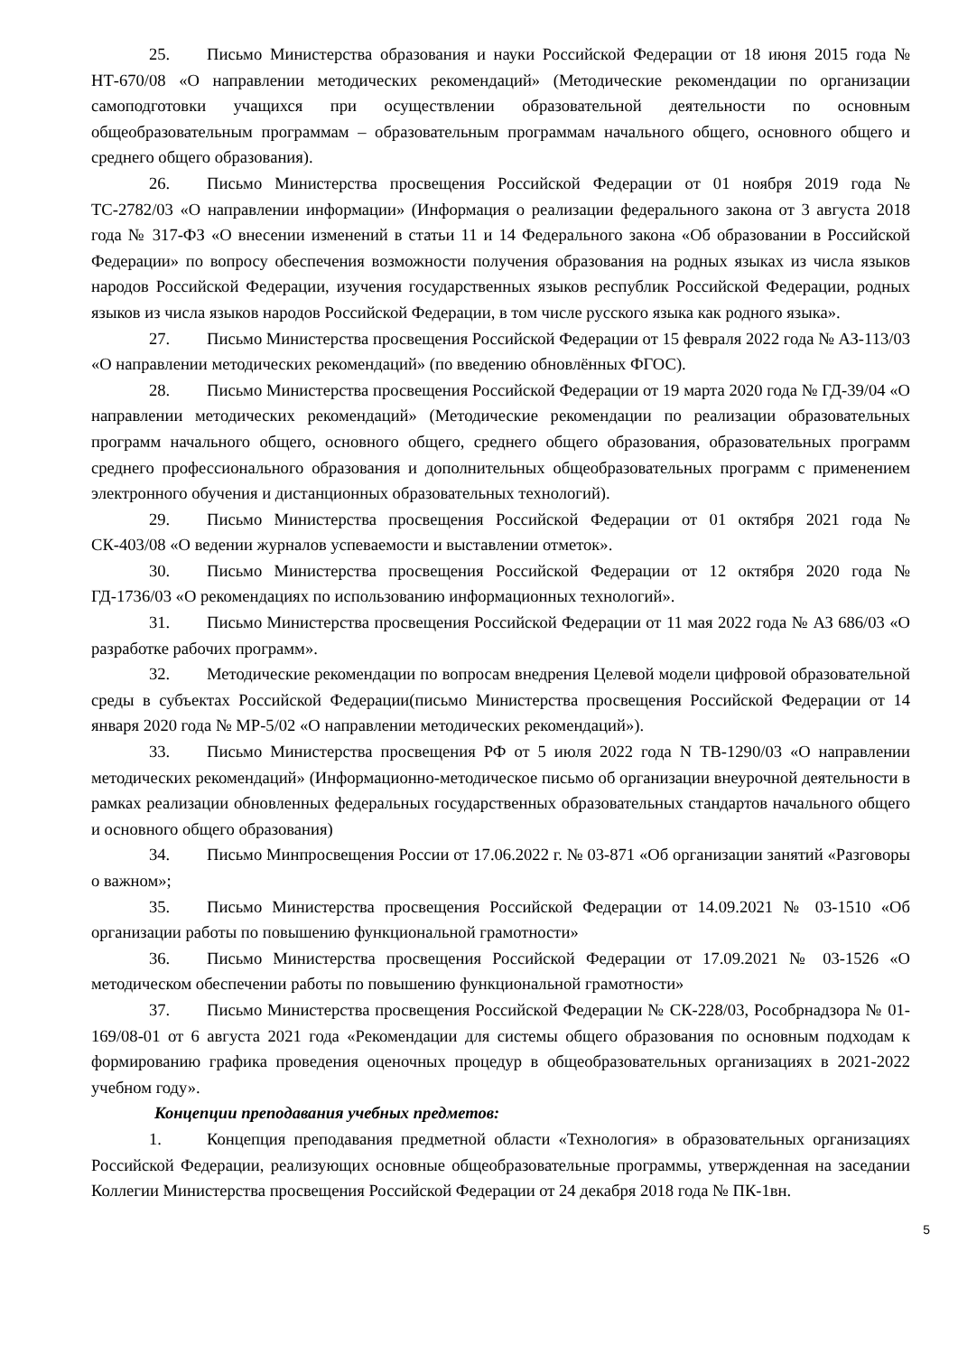25. Письмо Министерства образования и науки Российской Федерации от 18 июня 2015 года № НТ-670/08 «О направлении методических рекомендаций» (Методические рекомендации по организации самоподготовки учащихся при осуществлении образовательной деятельности по основным общеобразовательным программам – образовательным программам начального общего, основного общего и среднего общего образования).
26. Письмо Министерства просвещения Российской Федерации от 01 ноября 2019 года № ТС-2782/03 «О направлении информации» (Информация о реализации федерального закона от 3 августа 2018 года № 317-ФЗ «О внесении изменений в статьи 11 и 14 Федерального закона «Об образовании в Российской Федерации» по вопросу обеспечения возможности получения образования на родных языках из числа языков народов Российской Федерации, изучения государственных языков республик Российской Федерации, родных языков из числа языков народов Российской Федерации, в том числе русского языка как родного языка».
27. Письмо Министерства просвещения Российской Федерации от 15 февраля 2022 года № АЗ-113/03 «О направлении методических рекомендаций» (по введению обновлённых ФГОС).
28. Письмо Министерства просвещения Российской Федерации от 19 марта 2020 года № ГД-39/04 «О направлении методических рекомендаций» (Методические рекомендации по реализации образовательных программ начального общего, основного общего, среднего общего образования, образовательных программ среднего профессионального образования и дополнительных общеобразовательных программ с применением электронного обучения и дистанционных образовательных технологий).
29. Письмо Министерства просвещения Российской Федерации от 01 октября 2021 года № СК-403/08 «О ведении журналов успеваемости и выставлении отметок».
30. Письмо Министерства просвещения Российской Федерации от 12 октября 2020 года № ГД-1736/03 «О рекомендациях по использованию информационных технологий».
31. Письмо Министерства просвещения Российской Федерации от 11 мая 2022 года № АЗ 686/03 «О разработке рабочих программ».
32. Методические рекомендации по вопросам внедрения Целевой модели цифровой образовательной среды в субъектах Российской Федерации(письмо Министерства просвещения Российской Федерации от 14 января 2020 года № МР-5/02 «О направлении методических рекомендаций»).
33. Письмо Министерства просвещения РФ от 5 июля 2022 года N ТВ-1290/03 «О направлении методических рекомендаций» (Информационно-методическое письмо об организации внеурочной деятельности в рамках реализации обновленных федеральных государственных образовательных стандартов начального общего и основного общего образования)
34. Письмо Минпросвещения России от 17.06.2022 г. № 03-871 «Об организации занятий «Разговоры о важном»;
35. Письмо Министерства просвещения Российской Федерации от 14.09.2021 № 03-1510 «Об организации работы по повышению функциональной грамотности»
36. Письмо Министерства просвещения Российской Федерации от 17.09.2021 № 03-1526 «О методическом обеспечении работы по повышению функциональной грамотности»
37. Письмо Министерства просвещения Российской Федерации № СК-228/03, Рособрнадзора № 01-169/08-01 от 6 августа 2021 года «Рекомендации для системы общего образования по основным подходам к формированию графика проведения оценочных процедур в общеобразовательных организациях в 2021-2022 учебном году».
Концепции преподавания учебных предметов:
1. Концепция преподавания предметной области «Технология» в образовательных организациях Российской Федерации, реализующих основные общеобразовательные программы, утвержденная на заседании Коллегии Министерства просвещения Российской Федерации от 24 декабря 2018 года № ПК-1вн.
5